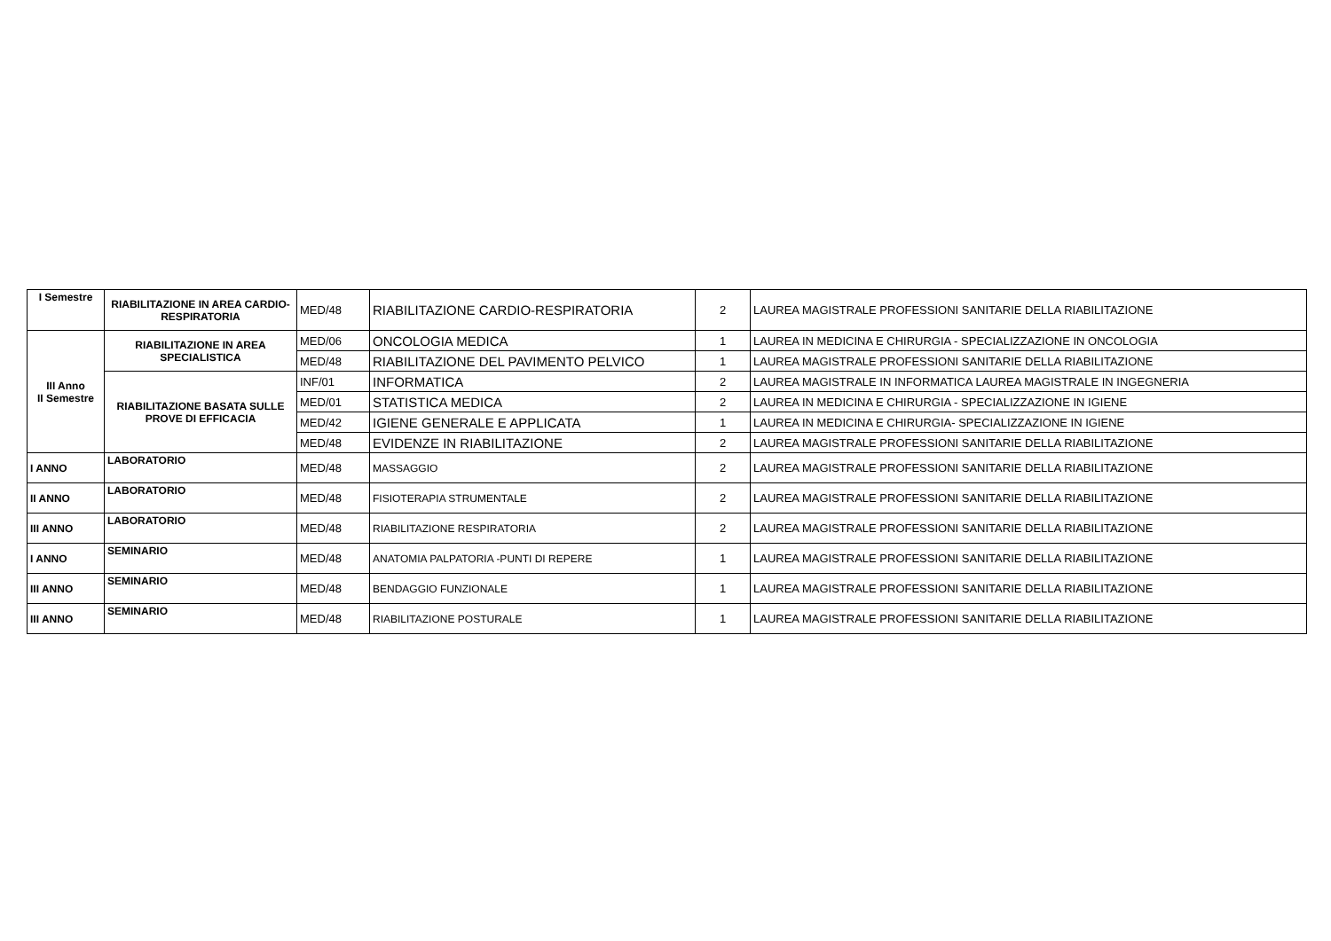| I Semestre | RIABILITAZIONE IN AREA CARDIO-RESPIRATORIA | MED/48 | RIABILITAZIONE CARDIO-RESPIRATORIA | 2 | LAUREA MAGISTRALE PROFESSIONI SANITARIE DELLA RIABILITAZIONE |
| III Anno II Semestre | RIABILITAZIONE IN AREA SPECIALISTICA | MED/06 | ONCOLOGIA MEDICA | 1 | LAUREA IN MEDICINA E CHIRURGIA - SPECIALIZZAZIONE IN ONCOLOGIA |
| | | MED/48 | RIABILITAZIONE DEL PAVIMENTO PELVICO | 1 | LAUREA MAGISTRALE PROFESSIONI SANITARIE DELLA RIABILITAZIONE |
| | RIABILITAZIONE BASATA SULLE PROVE DI EFFICACIA | INF/01 | INFORMATICA | 2 | LAUREA MAGISTRALE IN INFORMATICA LAUREA MAGISTRALE IN INGEGNERIA |
| | | MED/01 | STATISTICA MEDICA | 2 | LAUREA IN MEDICINA E CHIRURGIA - SPECIALIZZAZIONE IN IGIENE |
| | | MED/42 | IGIENE GENERALE E APPLICATA | 1 | LAUREA IN MEDICINA E CHIRURGIA- SPECIALIZZAZIONE IN IGIENE |
| | | MED/48 | EVIDENZE IN RIABILITAZIONE | 2 | LAUREA MAGISTRALE PROFESSIONI SANITARIE DELLA RIABILITAZIONE |
| I ANNO | LABORATORIO | MED/48 | MASSAGGIO | 2 | LAUREA MAGISTRALE PROFESSIONI SANITARIE DELLA RIABILITAZIONE |
| II ANNO | LABORATORIO | MED/48 | FISIOTERAPIA STRUMENTALE | 2 | LAUREA MAGISTRALE PROFESSIONI SANITARIE DELLA RIABILITAZIONE |
| III ANNO | LABORATORIO | MED/48 | RIABILITAZIONE RESPIRATORIA | 2 | LAUREA MAGISTRALE PROFESSIONI SANITARIE DELLA RIABILITAZIONE |
| I ANNO | SEMINARIO | MED/48 | ANATOMIA PALPATORIA -PUNTI DI REPERE | 1 | LAUREA MAGISTRALE PROFESSIONI SANITARIE DELLA RIABILITAZIONE |
| III ANNO | SEMINARIO | MED/48 | BENDAGGIO FUNZIONALE | 1 | LAUREA MAGISTRALE PROFESSIONI SANITARIE DELLA RIABILITAZIONE |
| III ANNO | SEMINARIO | MED/48 | RIABILITAZIONE POSTURALE | 1 | LAUREA MAGISTRALE PROFESSIONI SANITARIE DELLA RIABILITAZIONE |